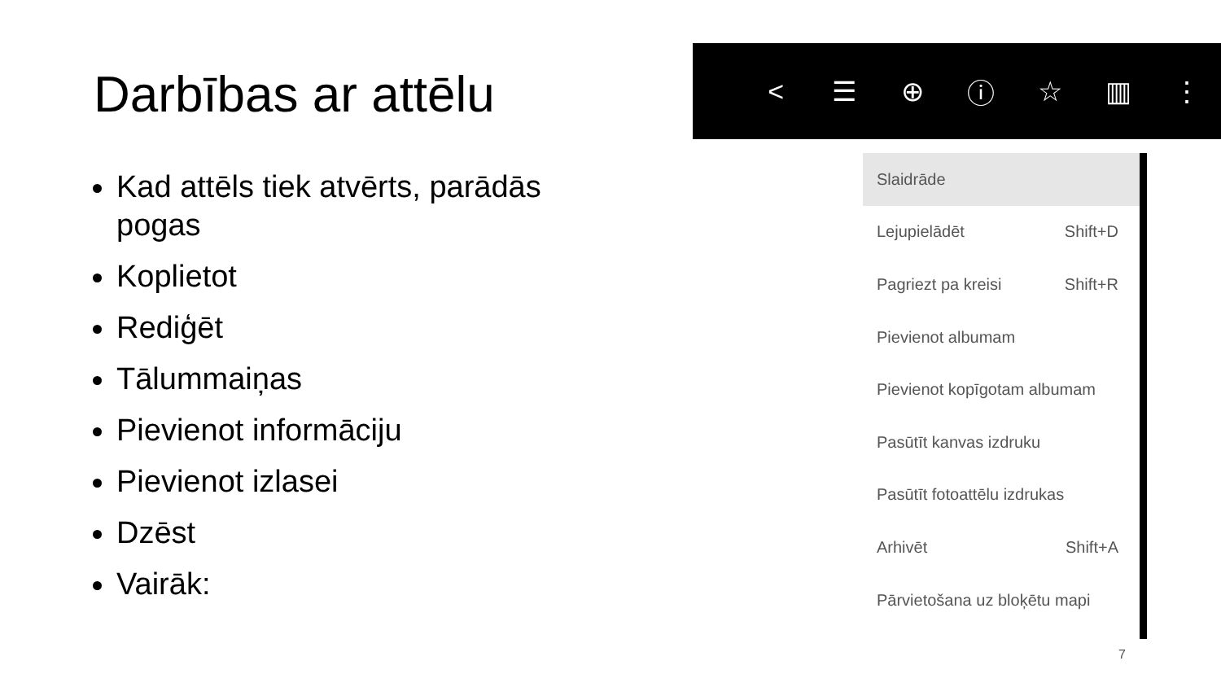Darbības ar attēlu
Kad attēls tiek atvērts, parādās pogas
Koplietot
Rediģēt
Tālummaiņas
Pievienot informāciju
Pievienot izlasei
Dzēst
Vairāk:
< ☰ ⊕ ⓘ ☆ ▥ ⋮
Slaidrāde
Lejupielādēt Shift+D
Pagriezt pa kreisi Shift+R
Pievienot albumam
Pievienot kopīgotam albumam
Pasūtīt kanvas izdruku
Pasūtīt fotoattēlu izdrukas
Arhivēt Shift+A
Pārvietošana uz bloķētu mapi
7